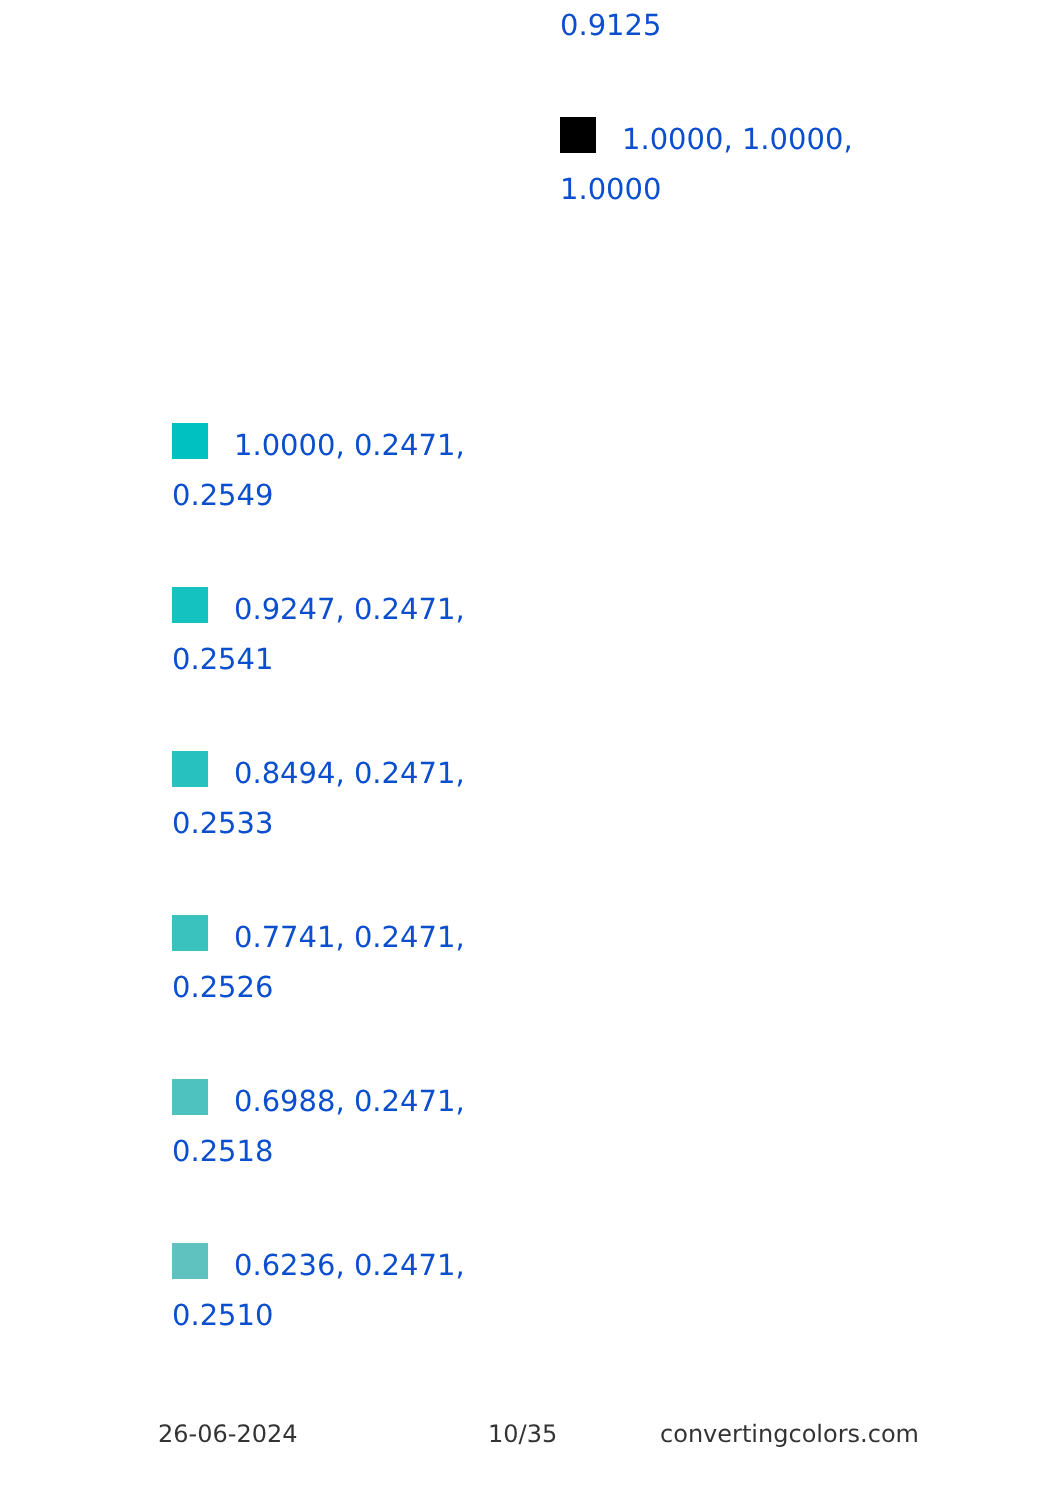0.9125
1.0000, 1.0000, 1.0000
1.0000, 0.2471, 0.2549
0.9247, 0.2471, 0.2541
0.8494, 0.2471, 0.2533
0.7741, 0.2471, 0.2526
0.6988, 0.2471, 0.2518
0.6236, 0.2471, 0.2510
26-06-2024 10/35 convertingcolors.com